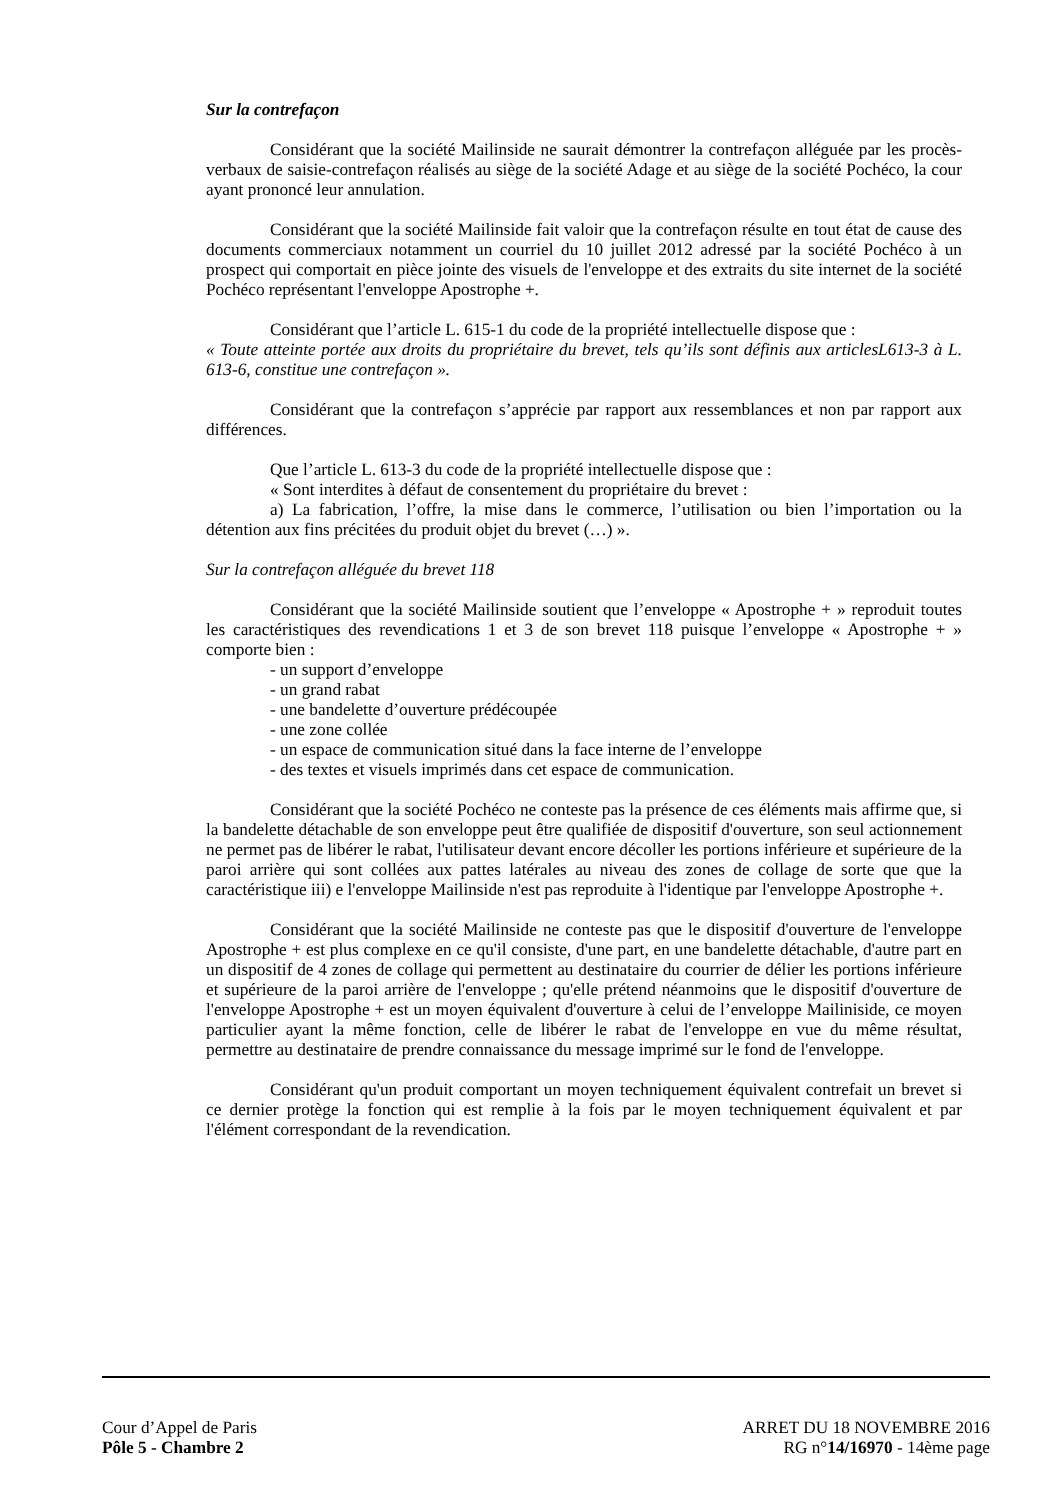Sur la contrefaçon
Considérant que la société Mailinside ne saurait démontrer la contrefaçon alléguée par les procès-verbaux de saisie-contrefaçon réalisés au siège de la société Adage et au siège de la société Pochéco, la cour ayant prononcé leur annulation.
Considérant que la société Mailinside fait valoir que la contrefaçon résulte en tout état de cause des documents commerciaux notamment un courriel du 10 juillet 2012 adressé par la société Pochéco à un prospect qui comportait en pièce jointe des visuels de l'enveloppe et des extraits du site internet de la société Pochéco représentant l'enveloppe Apostrophe +.
Considérant que l’article L. 615-1 du code de la propriété intellectuelle dispose que :
« Toute atteinte portée aux droits du propriétaire du brevet, tels qu’ils sont définis aux articlesL613-3 à L. 613-6, constitue une contrefaçon ».
Considérant que la contrefaçon s’apprécie par rapport aux ressemblances et non par rapport aux différences.
Que l’article L. 613-3 du code de la propriété intellectuelle dispose que :
« Sont interdites à défaut de consentement du propriétaire du brevet :
a) La fabrication, l’offre, la mise dans le commerce, l’utilisation ou bien l’importation ou la détention aux fins précitées du produit objet du brevet (…) ».
Sur la contrefaçon alléguée du brevet 118
Considérant que la société Mailinside soutient que l’enveloppe « Apostrophe + » reproduit toutes les caractéristiques des revendications 1 et 3 de son brevet 118 puisque l’enveloppe « Apostrophe + » comporte bien :
- un support d’enveloppe
- un grand rabat
- une bandelette d’ouverture prédécoupée
- une zone collée
- un espace de communication situé dans la face interne de l’enveloppe
- des textes et visuels imprimés dans cet espace de communication.
Considérant que la société Pochéco ne conteste pas la présence de ces éléments mais affirme que, si la bandelette détachable de son enveloppe peut être qualifiée de dispositif d'ouverture, son seul actionnement ne permet pas de libérer le rabat, l'utilisateur devant encore décoller les portions inférieure et supérieure de la paroi arrière qui sont collées aux pattes latérales au niveau des zones de collage de sorte que que la caractéristique iii) e l'enveloppe Mailinside n'est pas reproduite à l'identique par l'enveloppe Apostrophe +.
Considérant que la société Mailinside ne conteste pas que le dispositif d'ouverture de l'enveloppe Apostrophe + est plus complexe en ce qu'il consiste, d'une part, en une bandelette détachable, d'autre part en un dispositif de 4 zones de collage qui permettent au destinataire du courrier de délier les portions inférieure et supérieure de la paroi arrière de l'enveloppe ; qu'elle prétend néanmoins que le dispositif d'ouverture de l'enveloppe Apostrophe + est un moyen équivalent d'ouverture à celui de l’enveloppe Mailiniside, ce moyen particulier ayant la même fonction, celle de libérer le rabat de l'enveloppe en vue du même résultat, permettre au destinataire de prendre connaissance du message imprimé sur le fond de l'enveloppe.
Considérant qu'un produit comportant un moyen techniquement équivalent contrefait un brevet si ce dernier protège la fonction qui est remplie à la fois par le moyen techniquement équivalent et par l'élément correspondant de la revendication.
Cour d’Appel de Paris ARRET DU 18 NOVEMBRE 2016
Pôle 5 - Chambre 2 RG n°14/16970 - 14ème page